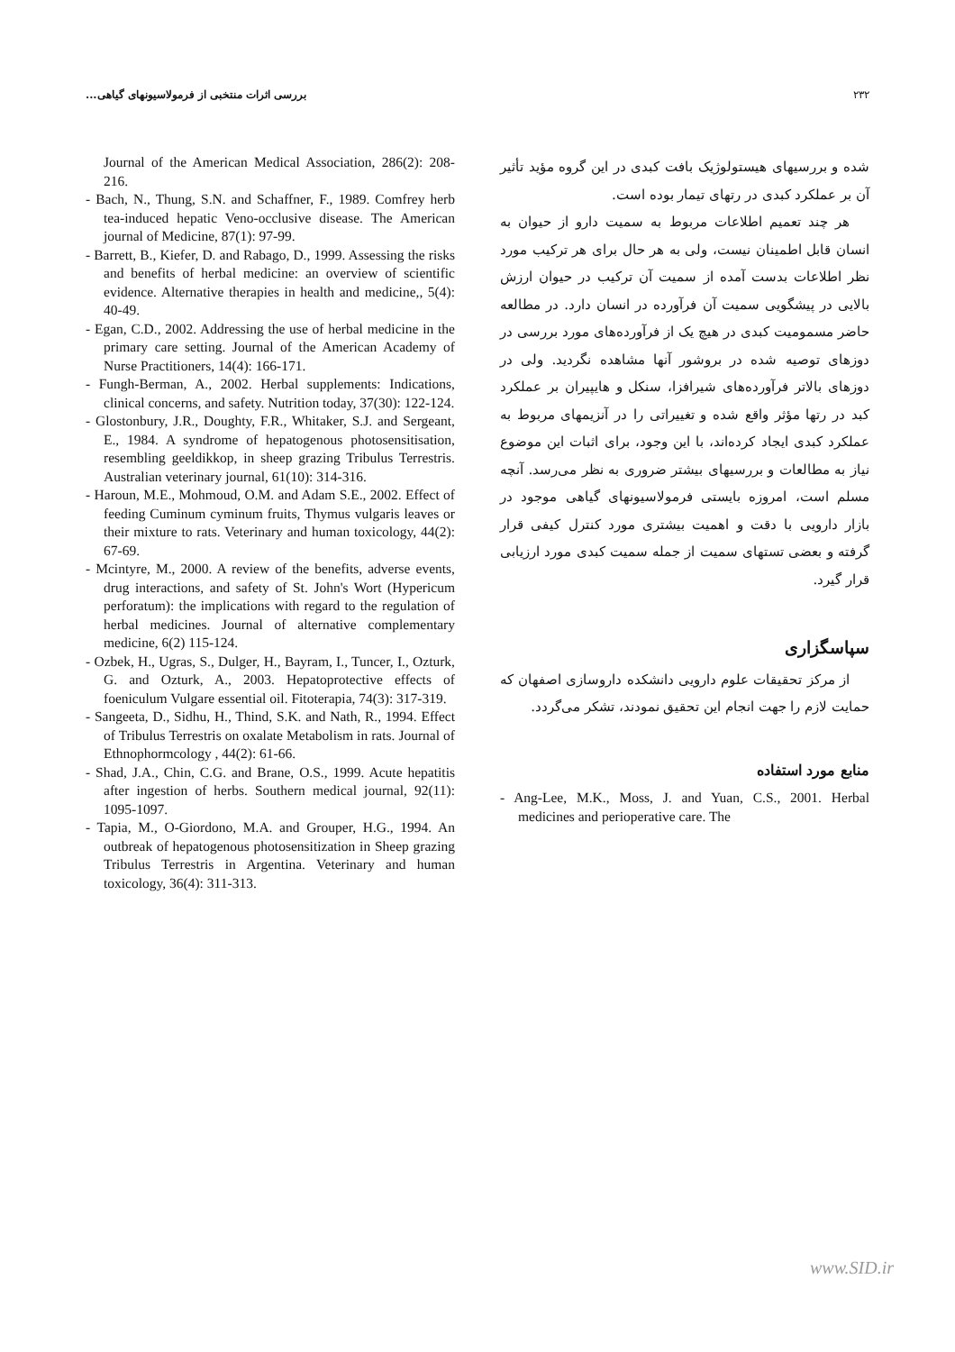بررسی اثرات منتخبی از فرمولاسیونهای گیاهی... ۲۳۲
شده و بررسیهای هیستولوژیک بافت کبدی در این گروه مؤید تأثیر آن بر عملکرد کبدی در رتهای تیمار بوده است.
هر چند تعمیم اطلاعات مربوط به سمیت دارو از حیوان به انسان قابل اطمینان نیست، ولی به هر حال برای هر ترکیب مورد نظر اطلاعات بدست آمده از سمیت آن ترکیب در حیوان ارزش بالایی در پیشگویی سمیت آن فرآورده در انسان دارد. در مطالعه حاضر مسمومیت کبدی در هیچ یک از فرآورده‌های مورد بررسی در دوزهای توصیه شده در بروشور آنها مشاهده نگردید. ولی در دوزهای بالاتر فرآورده‌های شیرافزا، سنکل و هایپیران بر عملکرد کبد در رتها مؤثر واقع شده و تغییراتی را در آنزیمهای مربوط به عملکرد کبدی ایجاد کرده‌اند، با این وجود، برای اثبات این موضوع نیاز به مطالعات و بررسیهای بیشتر ضروری به نظر می‌رسد. آنچه مسلم است، امروزه بایستی فرمولاسیونهای گیاهی موجود در بازار دارویی با دقت و اهمیت بیشتری مورد کنترل کیفی قرار گرفته و بعضی تستهای سمیت از جمله سمیت کبدی مورد ارزیابی قرار گیرد.
سپاسگزاری
از مرکز تحقیقات علوم دارویی دانشکده داروسازی اصفهان که حمایت لازم را جهت انجام این تحقیق نمودند، تشکر می‌گردد.
منابع مورد استفاده
- Ang-Lee, M.K., Moss, J. and Yuan, C.S., 2001. Herbal medicines and perioperative care. The
Journal of the American Medical Association, 286(2): 208-216.
- Bach, N., Thung, S.N. and Schaffner, F., 1989. Comfrey herb tea-induced hepatic Veno-occlusive disease. The American journal of Medicine, 87(1): 97-99.
- Barrett, B., Kiefer, D. and Rabago, D., 1999. Assessing the risks and benefits of herbal medicine: an overview of scientific evidence. Alternative therapies in health and medicine,, 5(4): 40-49.
- Egan, C.D., 2002. Addressing the use of herbal medicine in the primary care setting. Journal of the American Academy of Nurse Practitioners, 14(4): 166-171.
- Fungh-Berman, A., 2002. Herbal supplements: Indications, clinical concerns, and safety. Nutrition today, 37(30): 122-124.
- Glostonbury, J.R., Doughty, F.R., Whitaker, S.J. and Sergeant, E., 1984. A syndrome of hepatogenous photosensitisation, resembling geeldikkop, in sheep grazing Tribulus Terrestris. Australian veterinary journal, 61(10): 314-316.
- Haroun, M.E., Mohmoud, O.M. and Adam S.E., 2002. Effect of feeding Cuminum cyminum fruits, Thymus vulgaris leaves or their mixture to rats. Veterinary and human toxicology, 44(2): 67-69.
- Mcintyre, M., 2000. A review of the benefits, adverse events, drug interactions, and safety of St. John's Wort (Hypericum perforatum): the implications with regard to the regulation of herbal medicines. Journal of alternative complementary medicine, 6(2) 115-124.
- Ozbek, H., Ugras, S., Dulger, H., Bayram, I., Tuncer, I., Ozturk, G. and Ozturk, A., 2003. Hepatoprotective effects of foeniculum Vulgare essential oil. Fitoterapia, 74(3): 317-319.
- Sangeeta, D., Sidhu, H., Thind, S.K. and Nath, R., 1994. Effect of Tribulus Terrestris on oxalate Metabolism in rats. Journal of Ethnophormcology , 44(2): 61-66.
- Shad, J.A., Chin, C.G. and Brane, O.S., 1999. Acute hepatitis after ingestion of herbs. Southern medical journal, 92(11): 1095-1097.
- Tapia, M., O-Giordono, M.A. and Grouper, H.G., 1994. An outbreak of hepatogenous photosensitization in Sheep grazing Tribulus Terrestris in Argentina. Veterinary and human toxicology, 36(4): 311-313.
www.SID.ir